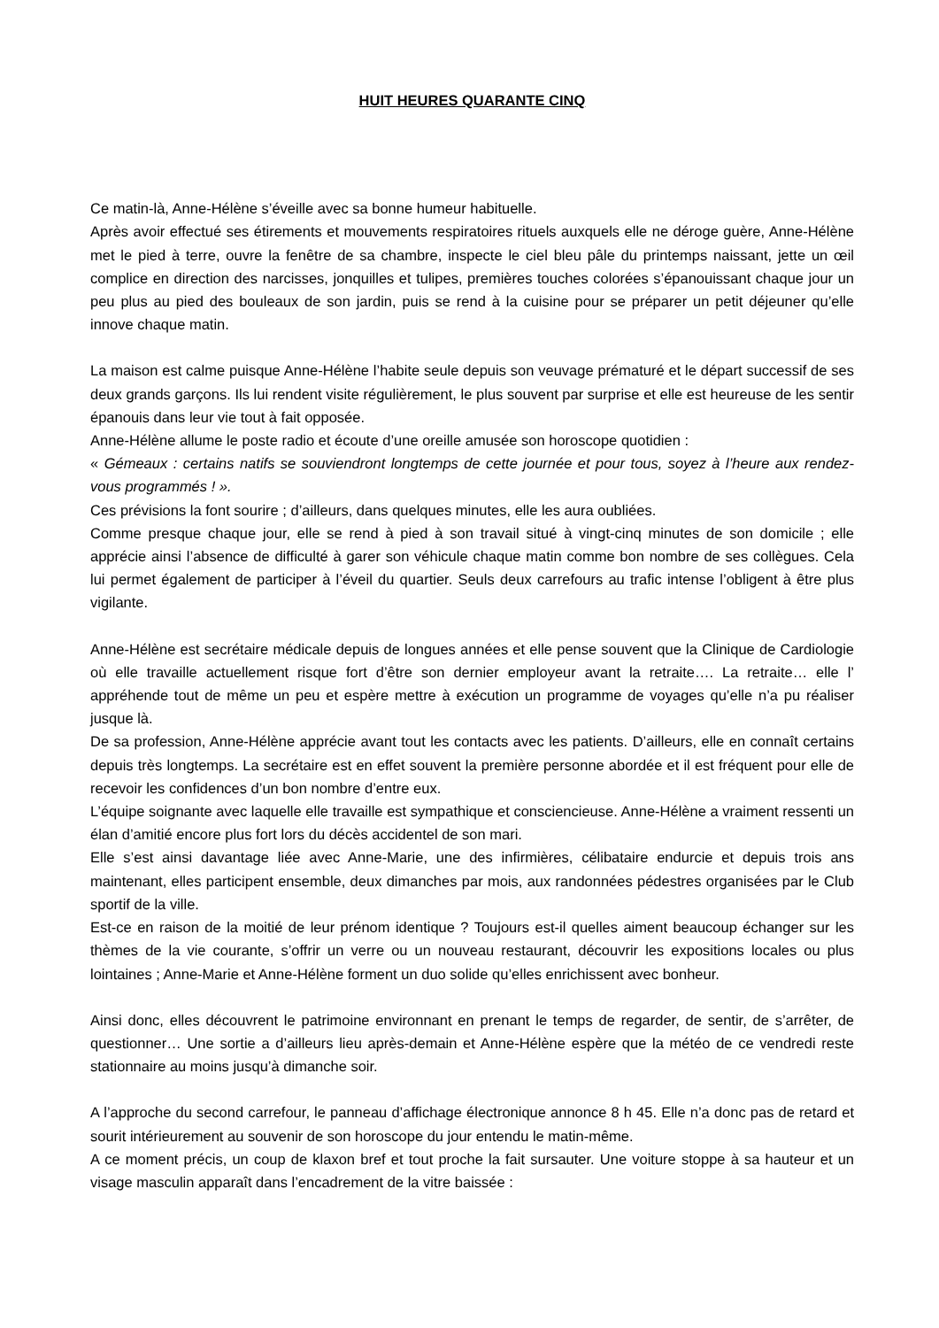HUIT HEURES QUARANTE CINQ
Ce matin-là, Anne-Hélène s’éveille avec sa bonne humeur habituelle.
Après avoir effectué ses étirements et mouvements respiratoires rituels auxquels elle ne déroge guère, Anne-Hélène met le pied à terre, ouvre la fenêtre de sa chambre, inspecte le ciel bleu pâle du printemps naissant, jette un œil complice en direction des narcisses, jonquilles et tulipes, premières touches colorées s’épanouissant chaque jour un peu plus au pied des bouleaux de son jardin, puis se rend à la cuisine pour se préparer un petit déjeuner qu’elle innove chaque matin.
La maison est calme puisque Anne-Hélène l’habite seule depuis son veuvage prématuré et le départ successif de ses deux grands garçons. Ils lui rendent visite régulièrement, le plus souvent par surprise et elle est heureuse de les sentir épanouis dans leur vie tout à fait opposée.
Anne-Hélène allume le poste radio et écoute d’une oreille amusée son horoscope quotidien :
« Gémeaux : certains natifs se souviendront longtemps de cette journée et pour tous, soyez à l’heure aux rendez-vous programmés ! ».
Ces prévisions la font sourire ; d’ailleurs, dans quelques minutes, elle les aura oubliées.
Comme presque chaque jour, elle se rend à pied à son travail situé à vingt-cinq minutes de son domicile ; elle apprécie ainsi l’absence de difficulté à garer son véhicule chaque matin comme bon nombre de ses collègues. Cela lui permet également de participer à l’éveil du quartier. Seuls deux carrefours au trafic intense l’obligent à être plus vigilante.
Anne-Hélène est secrétaire médicale depuis de longues années et elle pense souvent que la Clinique de Cardiologie où elle travaille actuellement risque fort d’être son dernier employeur avant la retraite…. La retraite… elle l’ appréhende tout de même un peu et espère mettre à exécution un programme de voyages qu’elle n’a pu réaliser jusque là.
De sa profession, Anne-Hélène apprécie avant tout les contacts avec les patients. D’ailleurs, elle en connaît certains depuis très longtemps. La secrétaire est en effet souvent la première personne abordée et il est fréquent pour elle de recevoir les confidences d’un bon nombre d’entre eux.
L’équipe soignante avec laquelle elle travaille est sympathique et consciencieuse. Anne-Hélène a vraiment ressenti un élan d’amitié encore plus fort lors du décès accidentel de son mari.
Elle s’est ainsi davantage liée avec Anne-Marie, une des infirmières, célibataire endurcie et depuis trois ans maintenant, elles participent ensemble, deux dimanches par mois, aux randonnées pédestres organisées par le Club sportif de la ville.
Est-ce en raison de la moitié de leur prénom identique ? Toujours est-il quelles aiment beaucoup échanger sur les thèmes de la vie courante, s’offrir un verre ou un nouveau restaurant, découvrir les expositions locales ou plus lointaines ; Anne-Marie et Anne-Hélène forment un duo solide qu’elles enrichissent avec bonheur.
Ainsi donc, elles découvrent le patrimoine environnant en prenant le temps de regarder, de sentir, de s’arrêter, de questionner… Une sortie a d’ailleurs lieu après-demain et Anne-Hélène espère que la météo de ce vendredi reste stationnaire au moins jusqu’à dimanche soir.
A l’approche du second carrefour, le panneau d’affichage électronique annonce 8 h 45. Elle n’a donc pas de retard et sourit intérieurement au souvenir de son horoscope du jour entendu le matin-même.
A ce moment précis, un coup de klaxon bref et tout proche la fait sursauter. Une voiture stoppe à sa hauteur et un visage masculin apparaît dans l’encadrement de la vitre baissée :